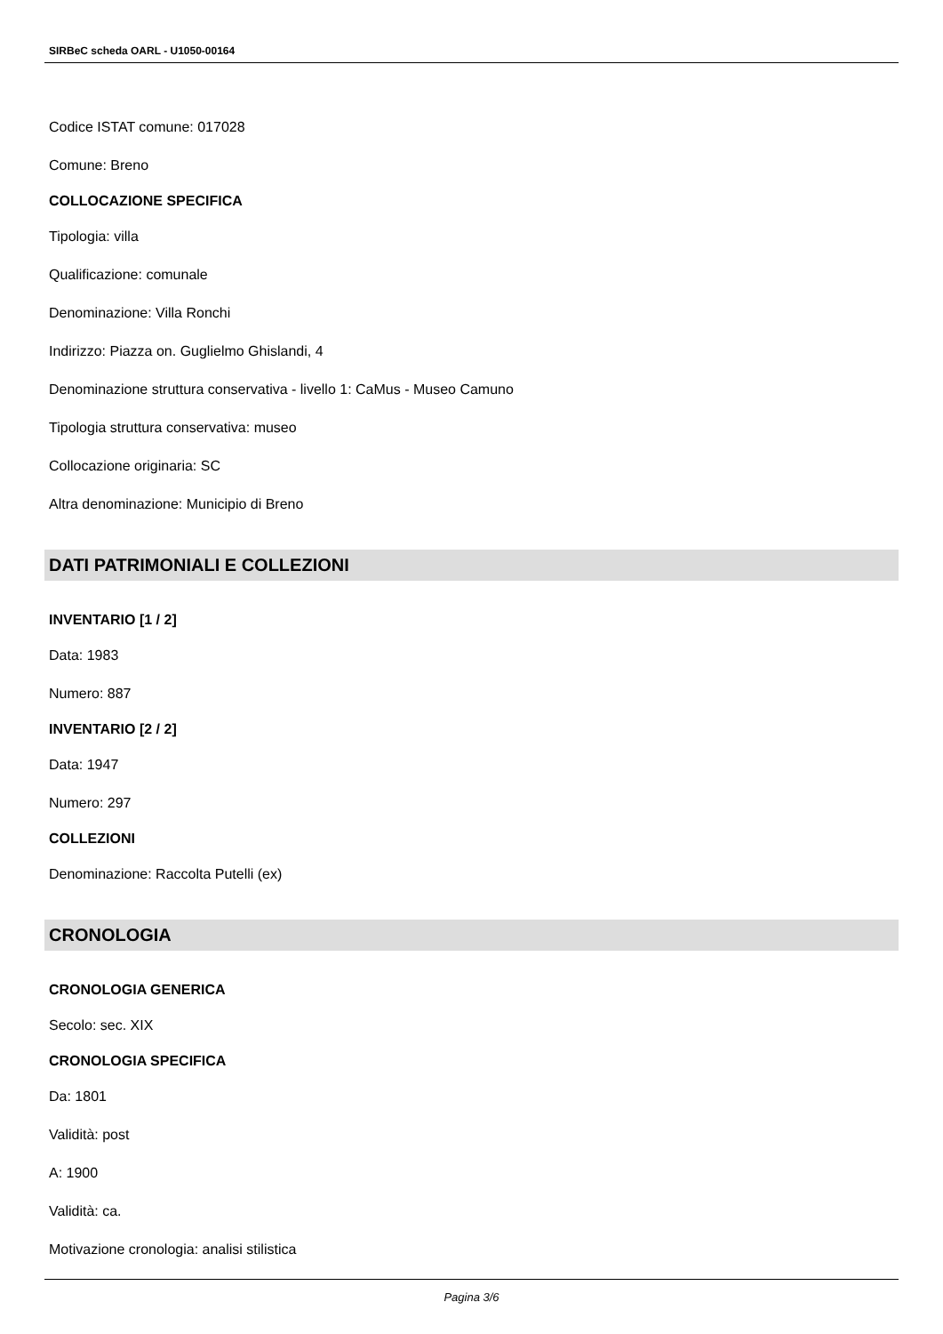SIRBeC scheda OARL - U1050-00164
Codice ISTAT comune: 017028
Comune: Breno
COLLOCAZIONE SPECIFICA
Tipologia: villa
Qualificazione: comunale
Denominazione: Villa Ronchi
Indirizzo: Piazza on. Guglielmo Ghislandi, 4
Denominazione struttura conservativa - livello 1: CaMus - Museo Camuno
Tipologia struttura conservativa: museo
Collocazione originaria: SC
Altra denominazione: Municipio di Breno
DATI PATRIMONIALI E COLLEZIONI
INVENTARIO [1 / 2]
Data: 1983
Numero: 887
INVENTARIO [2 / 2]
Data: 1947
Numero: 297
COLLEZIONI
Denominazione: Raccolta Putelli (ex)
CRONOLOGIA
CRONOLOGIA GENERICA
Secolo: sec. XIX
CRONOLOGIA SPECIFICA
Da: 1801
Validità: post
A: 1900
Validità: ca.
Motivazione cronologia: analisi stilistica
Pagina 3/6